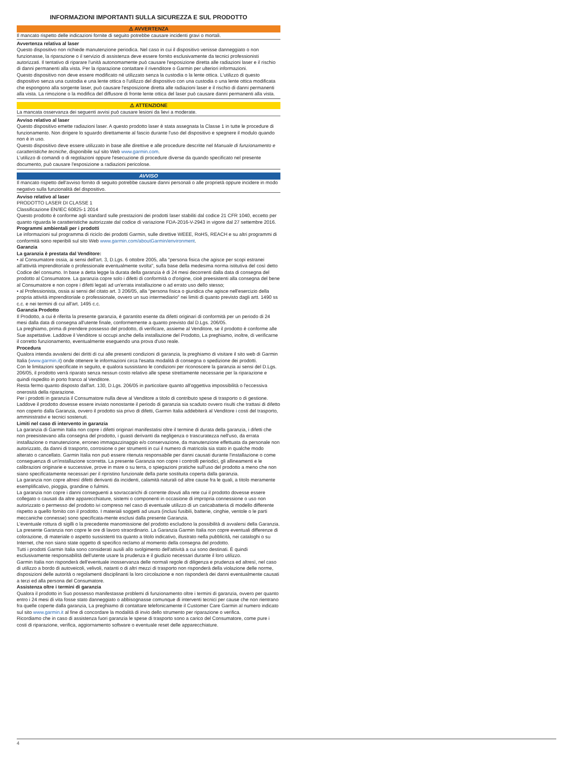INFORMAZIONI IMPORTANTI SULLA SICUREZZA E SUL PRODOTTO
⚠ AVVERTENZA
Il mancato rispetto delle indicazioni fornite di seguito potrebbe causare incidenti gravi o mortali.
Avvertenza relativa al laser
Questo dispositivo non richiede manutenzione periodica. Nel caso in cui il dispositivo venisse danneggiato o non funzionasse, la riparazione o il servizio di assistenza deve essere fornito esclusivamente da tecnici professionisti autorizzati. Il tentativo di riparare l'unità autonomamente può causare l'esposizione diretta alle radiazioni laser e il rischio di danni permanenti alla vista. Per la riparazione contattare il rivenditore o Garmin per ulteriori informazioni.
Questo dispositivo non deve essere modificato né utilizzato senza la custodia o la lente ottica. L'utilizzo di questo dispositivo senza una custodia e una lente ottica o l'utilizzo del dispositivo con una custodia o una lente ottica modificata che espongono alla sorgente laser, può causare l'esposizione diretta alle radiazioni laser e il rischio di danni permanenti alla vista. La rimozione o la modifica del diffusore di fronte lente ottica del laser può causare danni permanenti alla vista.
⚠ ATTENZIONE
La mancata osservanza dei seguenti avvisi può causare lesioni da lievi a moderate.
Avviso relativo al laser
Questo dispositivo emette radiazioni laser. A questo prodotto laser è stata assegnata la Classe 1 in tutte le procedure di funzionamento. Non dirigere lo sguardo direttamente al fascio durante l'uso del dispositivo e spegnere il modulo quando non è in uso.
Questo dispositivo deve essere utilizzato in base alle direttive e alle procedure descritte nel Manuale di funzionamento e caratteristiche tecniche, disponibile sul sito Web www.garmin.com.
L'utilizzo di comandi o di regolazioni oppure l'esecuzione di procedure diverse da quando specificato nel presente documento, può causare l'esposizione a radiazioni pericolose.
AVVISO
Il mancato rispetto dell'avviso fornito di seguito potrebbe causare danni personali o alle proprietà oppure incidere in modo negativo sulla funzionalità del dispositivo.
Avviso relativo al laser
PRODOTTO LASER DI CLASSE 1
Classificazione EN/IEC 60825-1 2014
Questo prodotto è conforme agli standard sulle prestazioni dei prodotti laser stabiliti dal codice 21 CFR 1040, eccetto per quanto riguarda le caratteristiche autorizzate dal codice di variazione FDA-2016-V-2943 in vigore dal 27 settembre 2016.
Programmi ambientali per i prodotti
Le informazioni sul programma di riciclo dei prodotti Garmin, sulle direttive WEEE, RoHS, REACH e su altri programmi di conformità sono reperibili sul sito Web www.garmin.com/aboutGarmin/environment.
Garanzia
La garanzia è prestata dal Venditore:
• al Consumatore ossia, ai sensi dell'art. 3, D.Lgs. 6 ottobre 2005, alla "persona fisica che agisce per scopi estranei all'attività imprenditoriale o professionale eventualmente svolta", sulla base della medesima norma istitutiva del così detto Codice del consumo. In base a detta legge la durata della garanzia è di 24 mesi decorrenti dalla data di consegna del prodotto al Consumatore. La garanzia copre solo i difetti di conformità o d'origine, cioè preesistenti alla consegna del bene al Consumatore e non copre i difetti legati ad un'errata installazione o ad errato uso dello stesso;
• al Professionista, ossia ai sensi del citato art. 3 206/05, alla "persona fisica o giuridica che agisce nell'esercizio della propria attività imprenditoriale o professionale, ovvero un suo intermediario" nei limiti di quanto previsto dagli artt. 1490 ss c.c. e nei termini di cui all'art. 1495 c.c.
Garanzia Prodotto
Il Prodotto, a cui è riferita la presente garanzia, è garantito esente da difetti originari di conformità per un periodo di 24 mesi dalla data di consegna all'utente finale, conformemente a quanto previsto dal D.Lgs. 206/05.
La preghiamo, prima di prendere possesso del prodotto, di verificare, assieme al Venditore, se il prodotto è conforme alle Sue aspettative. Laddove il Venditore si occupi anche della installazione del Prodotto, La preghiamo, inoltre, di verificarne il corretto funzionamento, eventualmente eseguendo una prova d'uso reale.
Procedura
Qualora intenda avvalersi dei diritti di cui alle presenti condizioni di garanzia, la preghiamo di visitare il sito web di Garmin Italia (www.garmin.it) onde ottenere le informazioni circa l'esatta modalità di consegna o spedizione dei prodotti.
Con le limitazioni specificate in seguito, e qualora sussistano le condizioni per riconoscere la garanzia ai sensi del D.Lgs. 206/05, il prodotto verrà riparato senza nessun costo relativo alle spese strettamente necessarie per la riparazione e quindi rispedito in porto franco al Venditore.
Resta fermo quanto disposto dall'art. 130, D.Lgs. 206/05 in particolare quanto all'oggettiva impossibilità o l'eccessiva onerosità della riparazione.
Per i prodotti in garanzia il Consumatore nulla deve al Venditore a titolo di contributo spese di trasporto o di gestione. Laddove il prodotto dovesse essere inviato nonostante il periodo di garanzia sia scaduto ovvero risulti che trattasi di difetto non coperto dalla Garanzia, ovvero il prodotto sia privo di difetti, Garmin Italia addebiterà al Venditore i costi del trasporto, amministrativi e tecnici sostenuti.
Limiti nel caso di intervento in garanzia
La garanzia di Garmin Italia non copre i difetti originari manifestatisi oltre il termine di durata della garanzia, i difetti che non preesistevano alla consegna del prodotto, i guasti derivanti da negligenza o trascuratezza nell'uso, da errata installazione o manutenzione, erroneo immagazzinaggio e/o conservazione, da manutenzione effettuata da personale non autorizzato, da danni di trasporto, corrosione o per strumenti in cui il numero di matricola sia stato in qualche modo alterato o cancellato. Garmin Italia non può essere ritenuta responsabile per danni causati durante l'installazione o come conseguenza di un'installazione scorretta. La presente Garanzia non copre i controlli periodici, gli allineamenti e le calibrazioni originarie e successive, prove in mare o su terra, o spiegazioni pratiche sull'uso del prodotto a meno che non siano specificatamente necessari per il ripristino funzionale della parte sostituita coperta dalla garanzia.
La garanzia non copre altresì difetti derivanti da incidenti, calamità naturali od altre cause fra le quali, a titolo meramente esemplificativo, pioggia, grandine o fulmini.
La garanzia non copre i danni conseguenti a sovraccarichi di corrente dovuti alla rete cui il prodotto dovesse essere collegato o causati da altre apparecchiature, sistemi o componenti in occasione di impropria connessione o uso non autorizzato o permesso del prodotto ivi compreso nel caso di eventuale utilizzo di un caricabatteria di modello differente rispetto a quello fornito con il prodotto. I materiali soggetti ad usura (inclusi fusibili, batterie, cinghie, ventole o le parti meccaniche connesse) sono specificata-mente esclusi dalla presente Garanzia.
L'eventuale rottura di sigilli o la precedente manomissione del prodotto escludono la possibilità di avvalersi della Garanzia.
La presente Garanzia non copre le ore di lavoro straordinario. La Garanzia Garmin Italia non copre eventuali differenze di colorazione, di materiale o aspetto sussistenti tra quanto a titolo indicativo, illustrato nella pubblicità, nei cataloghi o su Internet, che non siano state oggetto di specifico reclamo al momento della consegna del prodotto.
Tutti i prodotti Garmin Italia sono considerati ausili allo svolgimento dell'attività a cui sono destinati. È quindi esclusivamente responsabilità dell'utente usare la prudenza e il giudizio necessari durante il loro utilizzo.
Garmin Italia non risponderà dell'eventuale inosservanza delle normali regole di diligenza e prudenza ed altresì, nel caso di utilizzo a bordo di autoveicoli, velivoli, natanti o di altri mezzi di trasporto non risponderà della violazione delle norme, disposizioni delle autorità o regolamenti disciplinanti la loro circolazione e non risponderà dei danni eventualmente causati a terzi ed alla persona del Consumatore.
Assistenza oltre i termini di garanzia
Qualora il prodotto in Suo possesso manifestasse problemi di funzionamento oltre i termini di garanzia, ovvero per quanto entro i 24 mesi di vita fosse stato danneggiato o abbisognasse comunque di interventi tecnici per cause che non rientrano fra quelle coperte dalla garanzia, La preghiamo di contattare telefonicamente il Customer Care Garmin al numero indicato sul sito www.garmin.it al fine di concordare la modalità di invio dello strumento per riparazione o verifica.
Ricordiamo che in caso di assistenza fuori garanzia le spese di trasporto sono a carico del Consumatore, come pure i costi di riparazione, verifica, aggiornamento software o eventuale reset delle apparecchiature.
4